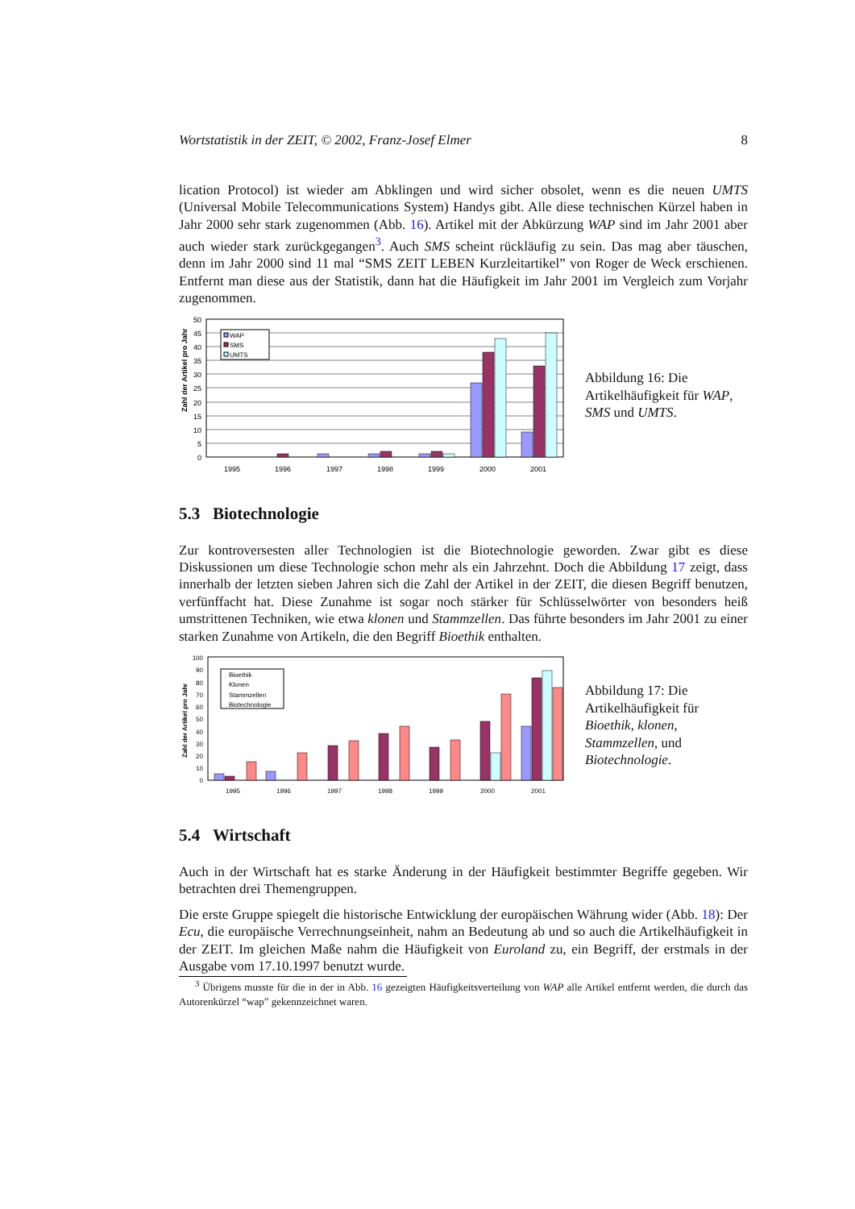Wortstatistik in der ZEIT, © 2002, Franz-Josef Elmer 8
lication Protocol) ist wieder am Abklingen und wird sicher obsolet, wenn es die neuen UMTS (Universal Mobile Telecommunications System) Handys gibt. Alle diese technischen Kürzel haben in Jahr 2000 sehr stark zugenommen (Abb. 16). Artikel mit der Abkürzung WAP sind im Jahr 2001 aber auch wieder stark zurückgegangen<sup>3</sup>. Auch SMS scheint rückläufig zu sein. Das mag aber täuschen, denn im Jahr 2000 sind 11 mal “SMS ZEIT LEBEN Kurzleitartikel” von Roger de Weck erschienen. Entfernt man diese aus der Statistik, dann hat die Häufigkeit im Jahr 2001 im Vergleich zum Vorjahr zugenommen.
Zahl der Artikel pro Jahr
50
45
40
35
30
25
20
15
10
5
0
WAP
SMS
UMTS
1995
1996
1997
1998
1999
2000
2001
Abbildung 16: Die Artikelhäufigkeit für WAP, SMS und UMTS.
5.3 Biotechnologie
Zur kontroversesten aller Technologien ist die Biotechnologie geworden. Zwar gibt es diese Diskussionen um diese Technologie schon mehr als ein Jahrzehnt. Doch die Abbildung 17 zeigt, dass innerhalb der letzten sieben Jahren sich die Zahl der Artikel in der ZEIT, die diesen Begriff benutzen, verfünffacht hat. Diese Zunahme ist sogar noch stärker für Schlüsselwörter von besonders heiß umstrittenen Techniken, wie etwa klonen und Stammzellen. Das führte besonders im Jahr 2001 zu einer starken Zunahme von Artikeln, die den Begriff Bioethik enthalten.
Zahl der Artikel pro Jahr
100
90
80
70
60
50
40
30
20
10
0
Bioethik
Klonen
Stammzellen
Biotechnologie
1995
1996
1997
1998
1999
2000
2001
Abbildung 17: Die Artikelhäufigkeit für Bioethik, klonen, Stammzellen, und Biotechnologie.
5.4 Wirtschaft
Auch in der Wirtschaft hat es starke Änderung in der Häufigkeit bestimmter Begriffe gegeben. Wir betrachten drei Themengruppen.
Die erste Gruppe spiegelt die historische Entwicklung der europäischen Währung wider (Abb. 18): Der Ecu, die europäische Verrechnungseinheit, nahm an Bedeutung ab und so auch die Artikelhäufigkeit in der ZEIT. Im gleichen Maße nahm die Häufigkeit von Euroland zu, ein Begriff, der erstmals in der Ausgabe vom 17.10.1997 benutzt wurde.
<sup>3</sup> Übrigens musste für die in der in Abb. 16 gezeigten Häufigkeitsverteilung von WAP alle Artikel entfernt werden, die durch das Autorenkürzel “wap” gekennzeichnet waren.